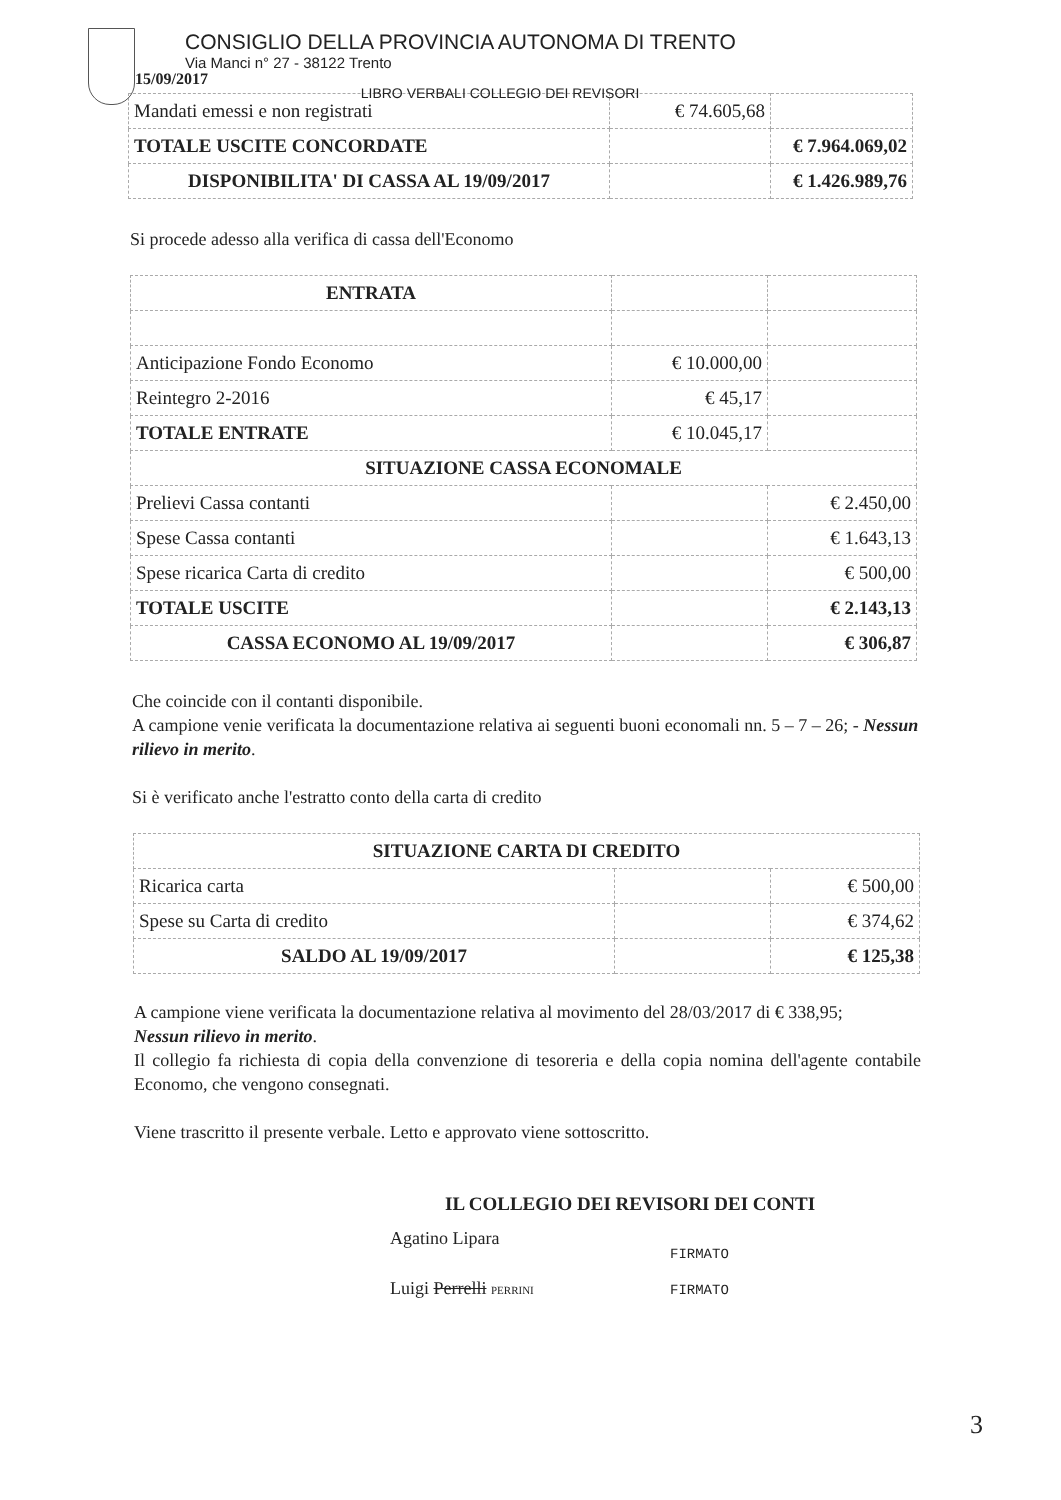CONSIGLIO DELLA PROVINCIA AUTONOMA DI TRENTO
Via Manci n° 27 - 38122 Trento
15/09/2017
LIBRO VERBALI COLLEGIO DEI REVISORI
| Mandati emessi e non registrati | € 74.605,68 | |
| TOTALE USCITE CONCORDATE | | € 7.964.069,02 |
| DISPONIBILITA' DI CASSA AL 19/09/2017 | | € 1.426.989,76 |
Si procede adesso alla verifica di cassa dell'Economo
| ENTRATA | | |
| Anticipazione Fondo Economo | € 10.000,00 | |
| Reintegro 2-2016 | € 45,17 | |
| TOTALE ENTRATE | € 10.045,17 | |
| SITUAZIONE CASSA ECONOMALE | | |
| Prelievi Cassa contanti | | € 2.450,00 |
| Spese Cassa contanti | | € 1.643,13 |
| Spese ricarica Carta di credito | | € 500,00 |
| TOTALE USCITE | | € 2.143,13 |
| CASSA ECONOMO AL 19/09/2017 | | € 306,87 |
Che coincide con il contanti disponibile.
A campione venie verificata la documentazione relativa ai seguenti buoni economali nn. 5 – 7 – 26; - Nessun rilievo in merito.
Si è verificato anche l'estratto conto della carta di credito
| SITUAZIONE CARTA DI CREDITO | | |
| Ricarica carta | | € 500,00 |
| Spese su Carta di credito | | € 374,62 |
| SALDO AL 19/09/2017 | | € 125,38 |
A campione viene verificata la documentazione relativa al movimento del 28/03/2017 di € 338,95;
Nessun rilievo in merito.
Il collegio fa richiesta di copia della convenzione di tesoreria e della copia nomina dell'agente contabile Economo, che vengono consegnati.
Viene trascritto il presente verbale. Letto e approvato viene sottoscritto.
IL COLLEGIO DEI REVISORI DEI CONTI
Agatino Lipara FIRMATO
Luigi Perrelli PERRINI FIRMATO
3